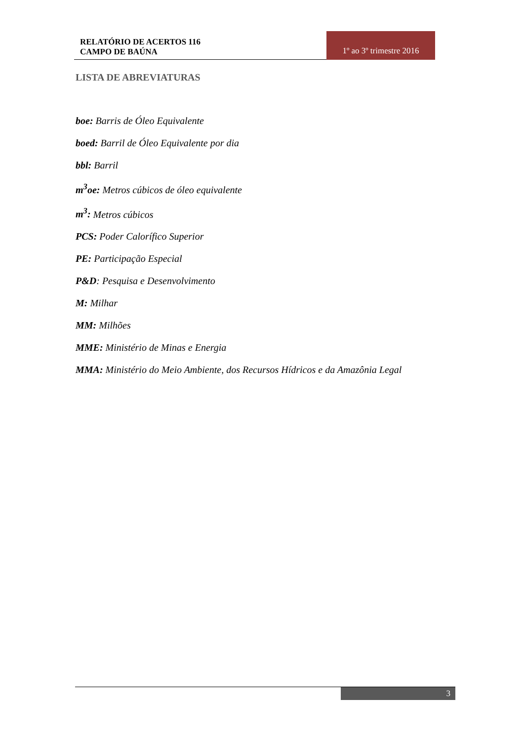RELATÓRIO DE ACERTOS 116
CAMPO DE BAÚNA
1º ao 3º trimestre 2016
LISTA DE ABREVIATURAS
boe: Barris de Óleo Equivalente
boed: Barril de Óleo Equivalente por dia
bbl: Barril
m<sup>3</sup>oe: Metros cúbicos de óleo equivalente
m<sup>3</sup>: Metros cúbicos
PCS: Poder Calorífico Superior
PE: Participação Especial
P&D: Pesquisa e Desenvolvimento
M: Milhar
MM: Milhões
MME: Ministério de Minas e Energia
MMA: Ministério do Meio Ambiente, dos Recursos Hídricos e da Amazônia Legal
3